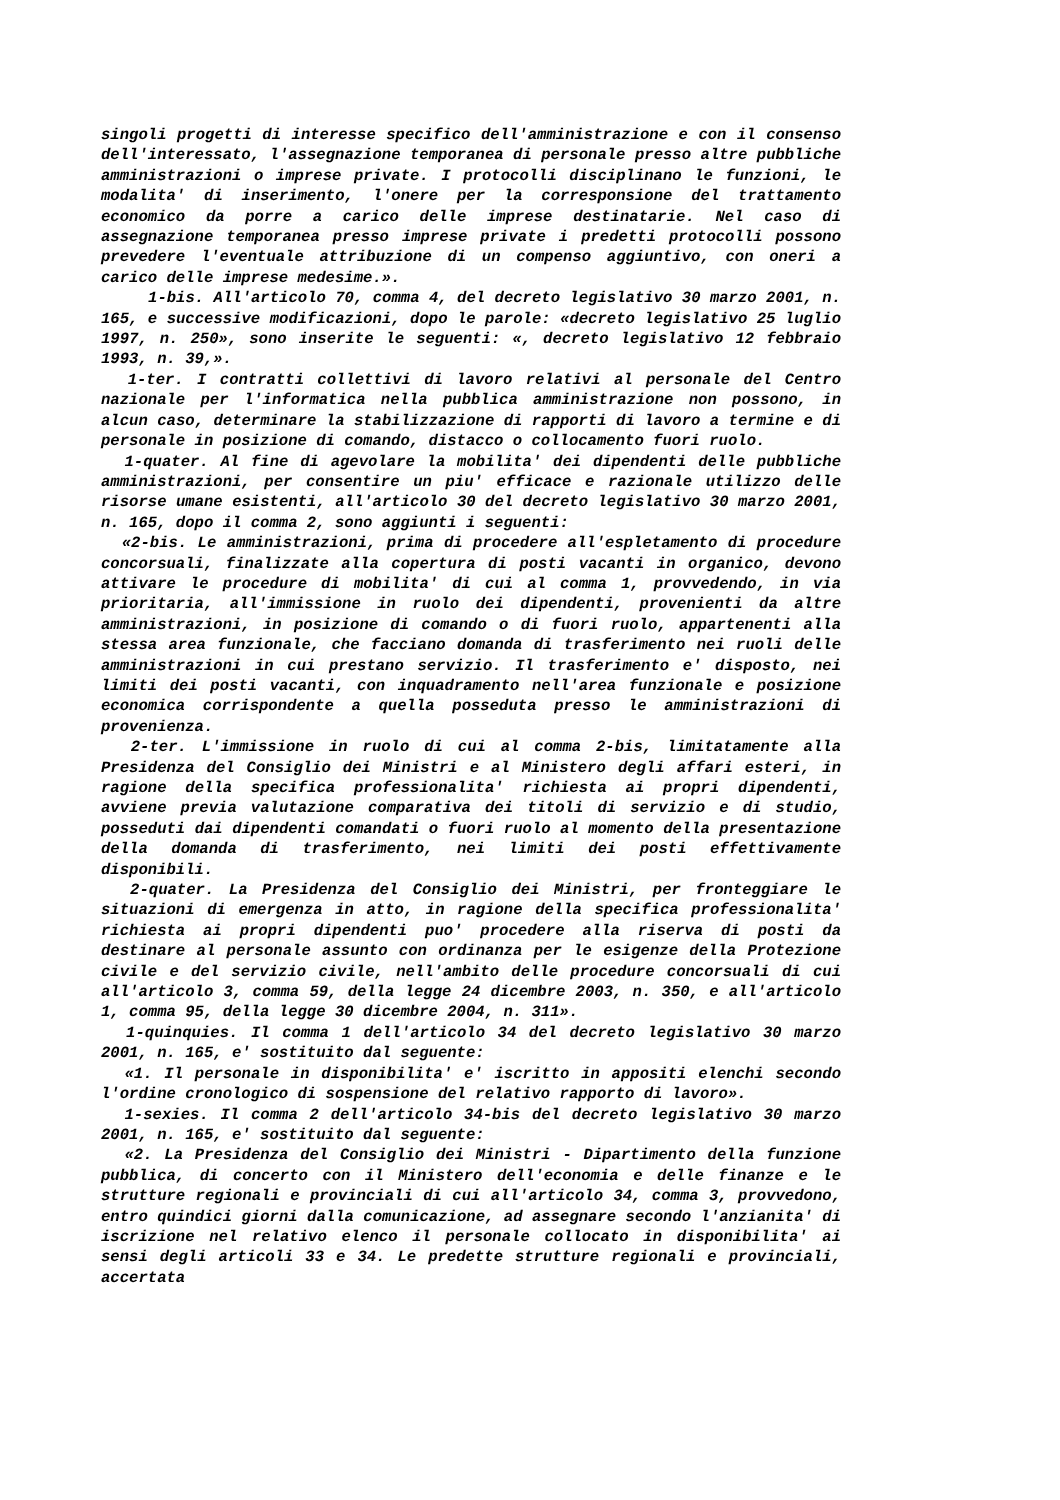singoli progetti di interesse specifico dell'amministrazione e con il consenso dell'interessato, l'assegnazione temporanea di personale presso altre pubbliche amministrazioni o imprese private. I protocolli disciplinano le funzioni, le modalita' di inserimento, l'onere per la corresponsione del trattamento economico da porre a carico delle imprese destinatarie. Nel caso di assegnazione temporanea presso imprese private i predetti protocolli possono prevedere l'eventuale attribuzione di un compenso aggiuntivo, con oneri a carico delle imprese medesime.».
1-bis. All'articolo 70, comma 4, del decreto legislativo 30 marzo 2001, n. 165, e successive modificazioni, dopo le parole: «decreto legislativo 25 luglio 1997, n. 250», sono inserite le seguenti: «, decreto legislativo 12 febbraio 1993, n. 39,».
1-ter. I contratti collettivi di lavoro relativi al personale del Centro nazionale per l'informatica nella pubblica amministrazione non possono, in alcun caso, determinare la stabilizzazione di rapporti di lavoro a termine e di personale in posizione di comando, distacco o collocamento fuori ruolo.
1-quater. Al fine di agevolare la mobilita' dei dipendenti delle pubbliche amministrazioni, per consentire un piu' efficace e razionale utilizzo delle risorse umane esistenti, all'articolo 30 del decreto legislativo 30 marzo 2001, n. 165, dopo il comma 2, sono aggiunti i seguenti:
«2-bis. Le amministrazioni, prima di procedere all'espletamento di procedure concorsuali, finalizzate alla copertura di posti vacanti in organico, devono attivare le procedure di mobilita' di cui al comma 1, provvedendo, in via prioritaria, all'immissione in ruolo dei dipendenti, provenienti da altre amministrazioni, in posizione di comando o di fuori ruolo, appartenenti alla stessa area funzionale, che facciano domanda di trasferimento nei ruoli delle amministrazioni in cui prestano servizio. Il trasferimento e' disposto, nei limiti dei posti vacanti, con inquadramento nell'area funzionale e posizione economica corrispondente a quella posseduta presso le amministrazioni di provenienza.
2-ter. L'immissione in ruolo di cui al comma 2-bis, limitatamente alla Presidenza del Consiglio dei Ministri e al Ministero degli affari esteri, in ragione della specifica professionalita' richiesta ai propri dipendenti, avviene previa valutazione comparativa dei titoli di servizio e di studio, posseduti dai dipendenti comandati o fuori ruolo al momento della presentazione della domanda di trasferimento, nei limiti dei posti effettivamente disponibili.
2-quater. La Presidenza del Consiglio dei Ministri, per fronteggiare le situazioni di emergenza in atto, in ragione della specifica professionalita' richiesta ai propri dipendenti puo' procedere alla riserva di posti da destinare al personale assunto con ordinanza per le esigenze della Protezione civile e del servizio civile, nell'ambito delle procedure concorsuali di cui all'articolo 3, comma 59, della legge 24 dicembre 2003, n. 350, e all'articolo 1, comma 95, della legge 30 dicembre 2004, n. 311».
1-quinquies. Il comma 1 dell'articolo 34 del decreto legislativo 30 marzo 2001, n. 165, e' sostituito dal seguente:
«1. Il personale in disponibilita' e' iscritto in appositi elenchi secondo l'ordine cronologico di sospensione del relativo rapporto di lavoro».
1-sexies. Il comma 2 dell'articolo 34-bis del decreto legislativo 30 marzo 2001, n. 165, e' sostituito dal seguente:
«2. La Presidenza del Consiglio dei Ministri - Dipartimento della funzione pubblica, di concerto con il Ministero dell'economia e delle finanze e le strutture regionali e provinciali di cui all'articolo 34, comma 3, provvedono, entro quindici giorni dalla comunicazione, ad assegnare secondo l'anzianita' di iscrizione nel relativo elenco il personale collocato in disponibilita' ai sensi degli articoli 33 e 34. Le predette strutture regionali e provinciali, accertata